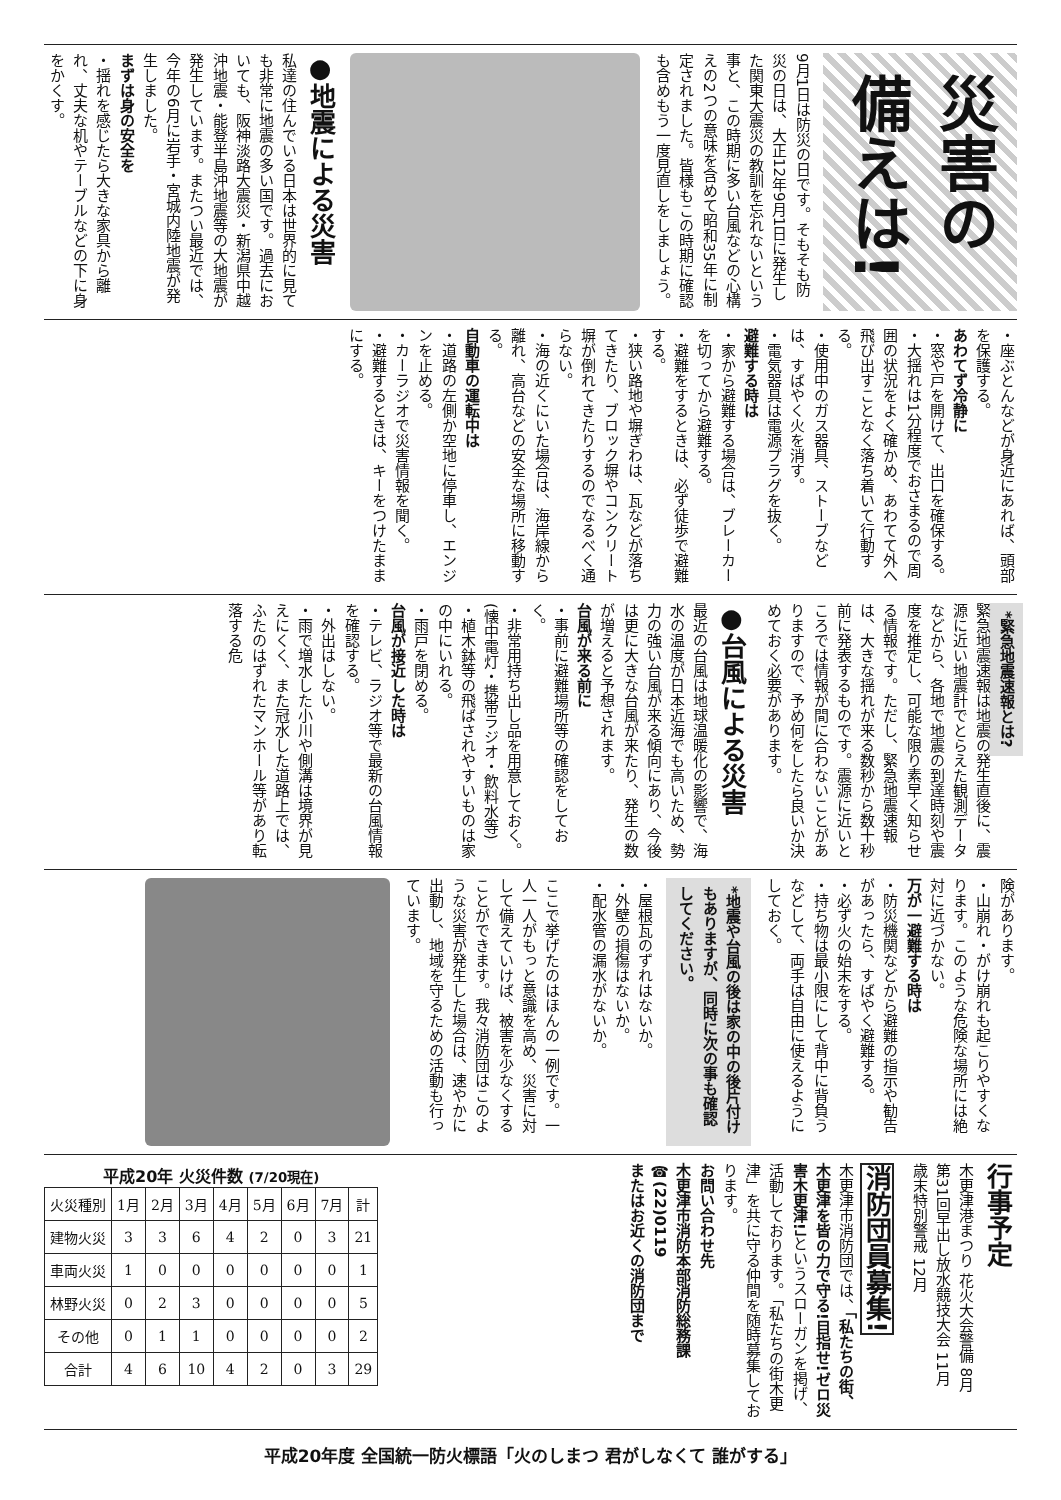災害の備えは!
9月1日は防災の日です。そもそも防災の日は、大正12年9月1日に発生した関東大震災の教訓を忘れないという事と、この時期に多い台風などの心構えの2つの意味を含めて昭和35年に制定されました。皆様もこの時期に確認も含めもう一度見直しをしましょう。
●地震による災害
私達の住んでいる日本は世界的に見ても非常に地震の多い国です。過去においても、阪神淡路大震災・新潟県中越沖地震・能登半島沖地震等の大地震が発生しています。またつい最近では、今年の6月に岩手・宮城内陸地震が発生しました。
まずは身の安全を
・揺れを感じたら大きな家具から離れ、丈夫な机やテーブルなどの下に身をかくす。
・座ぶとんなどが身近にあれば、頭部を保護する。
あわてず冷静に
・窓や戸を開けて、出口を確保する。
・大揺れは1分程度でおさまるので周囲の状況をよく確かめ、あわてて外へ飛び出すことなく落ち着いて行動する。
・使用中のガス器具、ストーブなどは、すばやく火を消す。
・電気器具は電源プラグを抜く。
避難する時は
・家から避難する場合は、ブレーカーを切ってから避難する。
・避難をするときは、必ず徒歩で避難する。
・狭い路地や塀ぎわは、瓦などが落ちてきたり、ブロック塀やコンクリート塀が倒れてきたりするのでなるべく通らない。
・海の近くにいた場合は、海岸線から離れ、高台などの安全な場所に移動する。
自動車の運転中は
・道路の左側か空地に停車し、エンジンを止める。
・カーラジオで災害情報を聞く。
・避難するときは、キーをつけたままにする。
*緊急地震速報とは?
緊急地震速報は地震の発生直後に、震源に近い地震計でとらえた観測データなどから、各地で地震の到達時刻や震度を推定し、可能な限り素早く知らせる情報です。ただし、緊急地震速報は、大きな揺れが来る数秒から数十秒前に発表するものです。震源に近いところでは情報が間に合わないことがありますので、予め何をしたら良いか決めておく必要があります。
●台風による災害
最近の台風は地球温暖化の影響で、海水の温度が日本近海でも高いため、勢力の強い台風が来る傾向にあり、今後は更に大きな台風が来たり、発生の数が増えると予想されます。
台風が来る前に
・事前に避難場所等の確認をしておく。
・非常用持ち出し品を用意しておく。(懐中電灯・携帯ラジオ・飲料水等)
・植木鉢等の飛ばされやすいものは家の中にいれる。
・雨戸を閉める。
台風が接近した時は
・テレビ、ラジオ等で最新の台風情報を確認する。
・外出はしない。
・雨で増水した小川や側溝は境界が見えにくく、また冠水した道路上では、ふたのはずれたマンホール等があり転落する危
険があります。
・山崩れ・がけ崩れも起こりやすくなります。このような危険な場所には絶対に近づかない。
万が一避難する時は
・防災機関などから避難の指示や勧告があったら、すばやく避難する。
・必ず火の始末をする。
・持ち物は最小限にして背中に背負うなどして、両手は自由に使えるようにしておく。
*地震や台風の後は家の中の後片付けもありますが、同時に次の事も確認してください。
・屋根瓦のずれはないか。
・外壁の損傷はないか。
・配水管の漏水がないか。
ここで挙げたのはほんの一例です。一人一人がもっと意識を高め、災害に対して備えていけば、被害を少なくすることができます。我々消防団はこのような災害が発生した場合は、速やかに出動し、地域を守るための活動も行っています。
行事予定
木更津港まつり 花火大会警備 8月
第31回早出し放水競技大会 11月
歳末特別警戒 12月
消防団員募集!
木更津市消防団では、「私たちの街、木更津を皆の力で守る!目指せ!ゼロ災害木更津!」というスローガンを掲げ、活動しております。「私たちの街木更津」を共に守る仲間を随時募集しております。
お問い合わせ先
木更津市消防本部消防総務課 ☎(22)0119
またはお近くの消防団まで
平成20年 火災件数 (7/20現在)
| 火災種別 | 1月 | 2月 | 3月 | 4月 | 5月 | 6月 | 7月 | 計 |
| --- | --- | --- | --- | --- | --- | --- | --- | --- |
| 建物火災 | 3 | 3 | 6 | 4 | 2 | 0 | 3 | 21 |
| 車両火災 | 1 | 0 | 0 | 0 | 0 | 0 | 0 | 1 |
| 林野火災 | 0 | 2 | 3 | 0 | 0 | 0 | 0 | 5 |
| その他 | 0 | 1 | 1 | 0 | 0 | 0 | 0 | 2 |
| 合計 | 4 | 6 | 10 | 4 | 2 | 0 | 3 | 29 |
平成20年度 全国統一防火標語「火のしまつ 君がしなくて 誰がする」